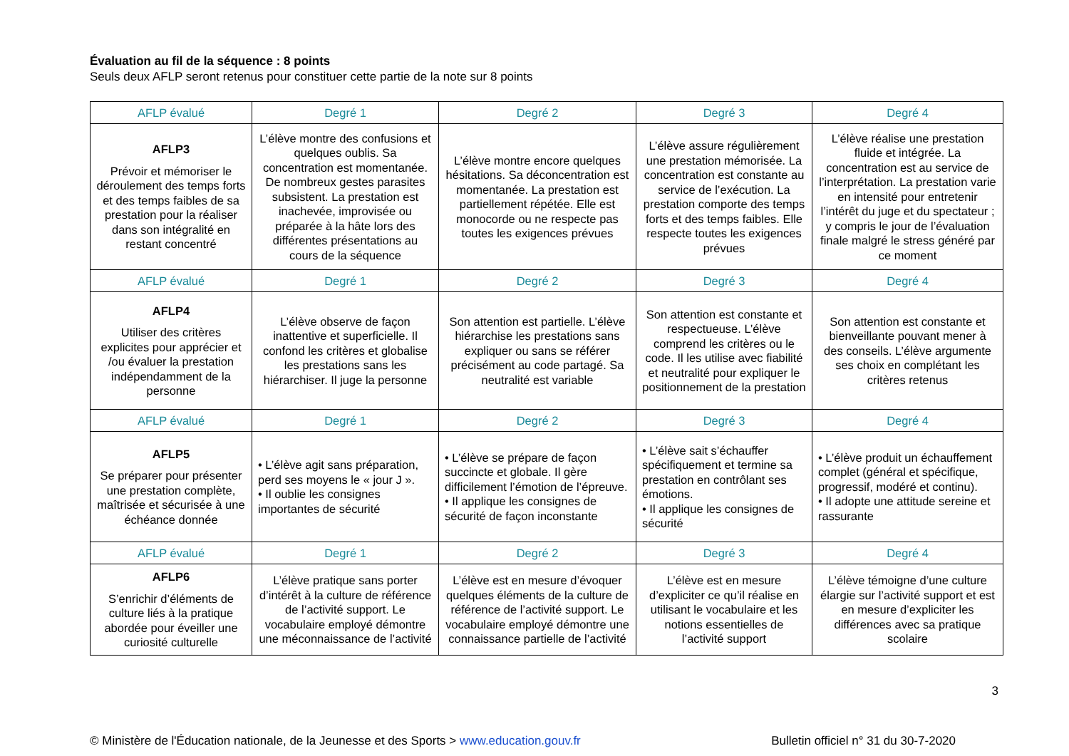Évaluation au fil de la séquence : 8 points
Seuls deux AFLP seront retenus pour constituer cette partie de la note sur 8 points
| AFLP évalué | Degré 1 | Degré 2 | Degré 3 | Degré 4 |
| --- | --- | --- | --- | --- |
| AFLP3 Prévoir et mémoriser le déroulement des temps forts et des temps faibles de sa prestation pour la réaliser dans son intégralité en restant concentré | L’élève montre des confusions et quelques oublis. Sa concentration est momentanée. De nombreux gestes parasites subsistent. La prestation est inachevée, improvisée ou préparée à la hâte lors des différentes présentations au cours de la séquence | L’élève montre encore quelques hésitations. Sa déconcentration est momentanée. La prestation est partiellement répétée. Elle est monocorde ou ne respecte pas toutes les exigences prévues | L’élève assure régulièrement une prestation mémorisée. La concentration est constante au service de l’exécution. La prestation comporte des temps forts et des temps faibles. Elle respecte toutes les exigences prévues | L’élève réalise une prestation fluide et intégrée. La concentration est au service de l’interprétation. La prestation varie en intensité pour entretenir l’intérêt du juge et du spectateur ; y compris le jour de l’évaluation finale malgré le stress généré par ce moment |
| AFLP évalué | Degré 1 | Degré 2 | Degré 3 | Degré 4 |
| AFLP4 Utiliser des critères explicites pour apprécier et /ou évaluer la prestation indépendamment de la personne | L’élève observe de façon inattentive et superficielle. Il confond les critères et globalise les prestations sans les hiérarchiser. Il juge la personne | Son attention est partielle. L’élève hiérarchise les prestations sans expliquer ou sans se référer précisément au code partagé. Sa neutralité est variable | Son attention est constante et respectueuse. L’élève comprend les critères ou le code. Il les utilise avec fiabilité et neutralité pour expliquer le positionnement de la prestation | Son attention est constante et bienveillante pouvant mener à des conseils. L’élève argumente ses choix en complétant les critères retenus |
| AFLP évalué | Degré 1 | Degré 2 | Degré 3 | Degré 4 |
| AFLP5 Se préparer pour présenter une prestation complète, maîtrisée et sécurisée à une échéance donnée | • L’élève agit sans préparation, perd ses moyens le « jour J ». • Il oublie les consignes importantes de sécurité | • L’élève se prépare de façon succincte et globale. Il gère difficilement l’émotion de l’épreuve. • Il applique les consignes de sécurité de façon inconstante | • L’élève sait s’échauffer spécifiquement et termine sa prestation en contrôlant ses émotions. • Il applique les consignes de sécurité | • L’élève produit un échauffement complet (général et spécifique, progressif, modéré et continu). • Il adopte une attitude sereine et rassurante |
| AFLP évalué | Degré 1 | Degré 2 | Degré 3 | Degré 4 |
| AFLP6 S’enrichir d’éléments de culture liés à la pratique abordée pour éveiller une curiosité culturelle | L’élève pratique sans porter d’intérêt à la culture de référence de l’activité support. Le vocabulaire employé démontre une méconnaissance de l’activité | L’élève est en mesure d’évoquer quelques éléments de la culture de référence de l’activité support. Le vocabulaire employé démontre une connaissance partielle de l’activité | L’élève est en mesure d’expliciter ce qu’il réalise en utilisant le vocabulaire et les notions essentielles de l’activité support | L’élève témoigne d’une culture élargie sur l’activité support et est en mesure d’expliciter les différences avec sa pratique scolaire |
3
© Ministère de l'Éducation nationale, de la Jeunesse et des Sports > www.education.gouv.fr Bulletin officiel n° 31 du 30-7-2020